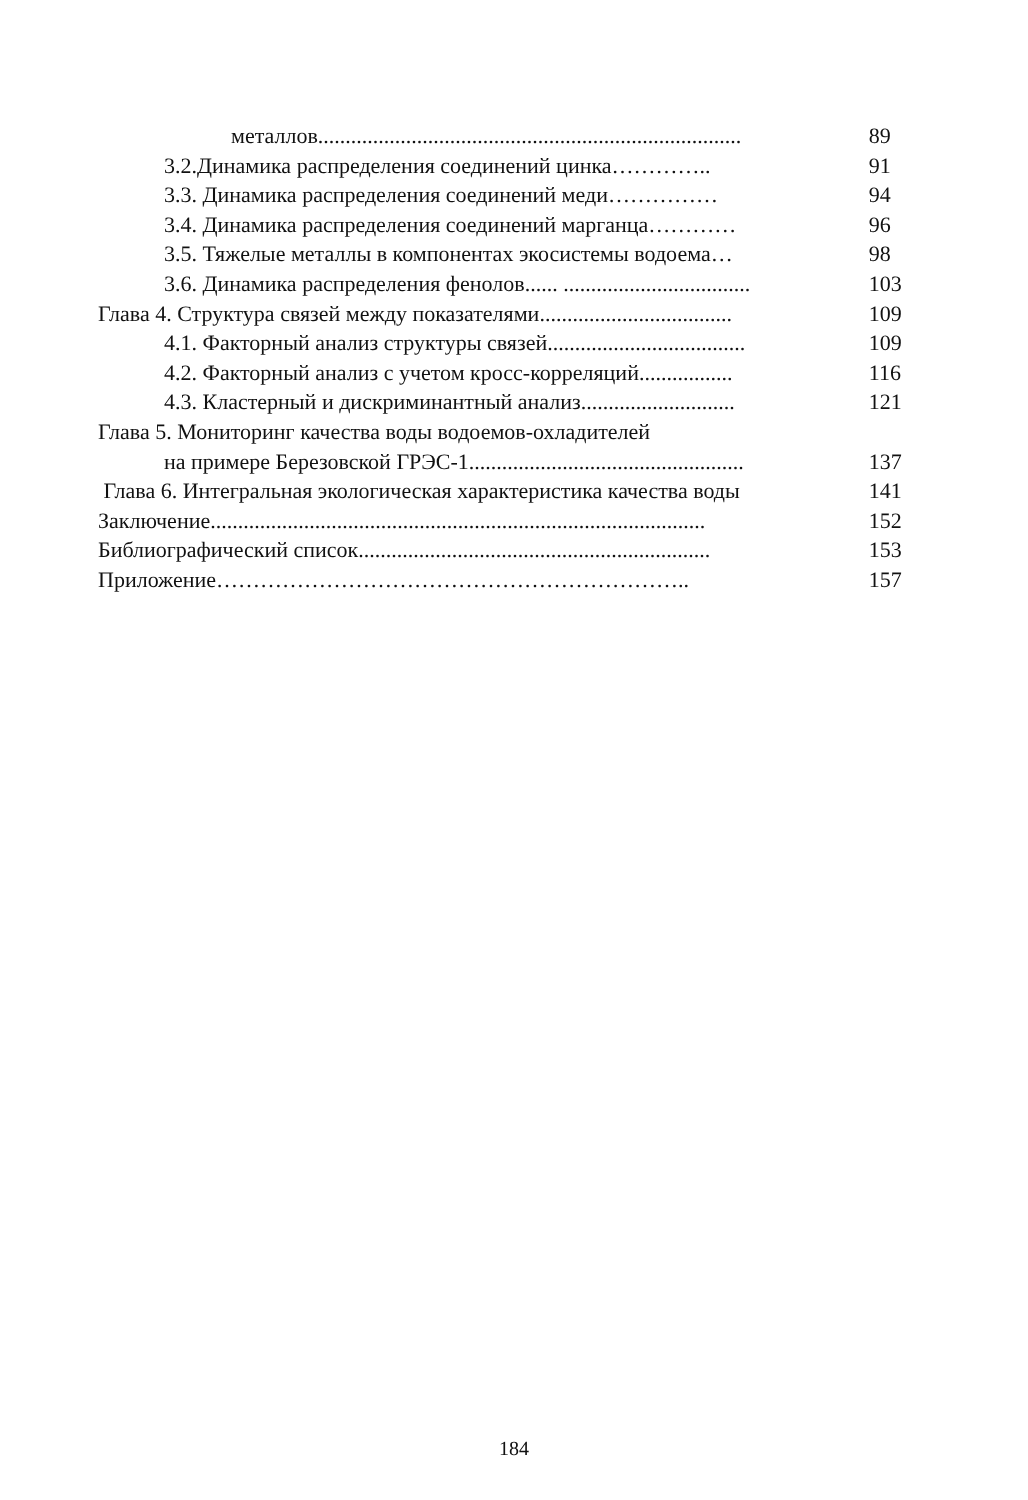металлов.............................................................................
89
3.2.Динамика распределения соединений цинка………….. 91
3.3. Динамика распределения соединений меди…………… 94
3.4. Динамика распределения соединений марганца………… 96
3.5. Тяжелые металлы в компонентах экосистемы водоема…
98
3.6. Динамика распределения фенолов...... ..................................
103
Глава 4. Структура связей между показателями...................................
109
4.1. Факторный анализ структуры связей....................................
109
4.2. Факторный анализ с учетом кросс-корреляций.................
116
4.3. Кластерный и дискриминантный анализ............................
121
Глава 5. Мониторинг качества воды водоемов-охладителей
на примере Березовской ГРЭС-1..................................................
137
Глава 6. Интегральная экологическая характеристика качества воды
141
Заключение..........................................................................................
152
Библиографический список................................................................
153
Приложение……………………………………………………….. 157
184